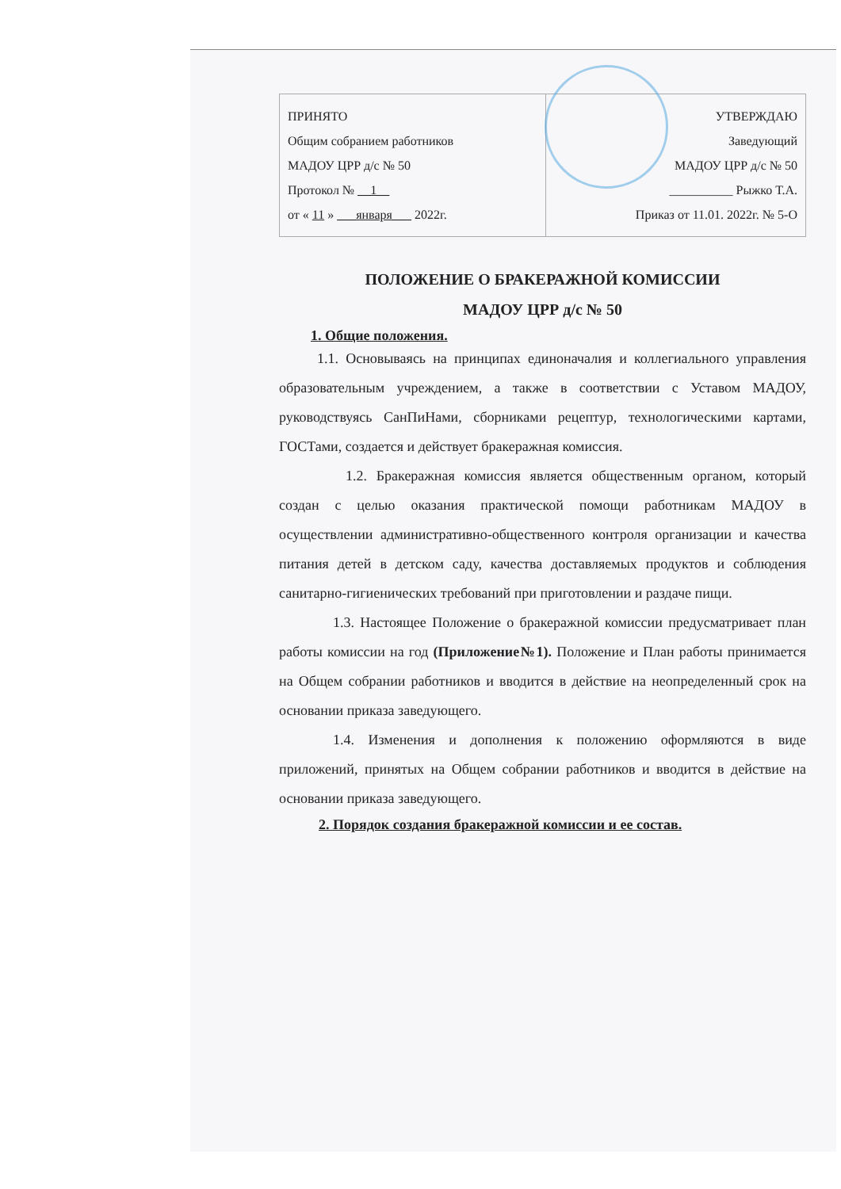| ПРИНЯТО Общим собранием работников МАДОУ ЦРР д/с № 50 Протокол № __1__ от « 11 » ___января___ 2022г. | УТВЕРЖДАЮ Заведующий МАДОУ ЦРР д/с № 50 __________ Рыжко Т.А. Приказ от 11.01. 2022г. № 5-О |
ПОЛОЖЕНИЕ О БРАКЕРАЖНОЙ КОМИССИИ
МАДОУ ЦРР д/с № 50
1. Общие положения.
1.1. Основываясь на принципах единоначалия и коллегиального управления образовательным учреждением, а также в соответствии с Уставом МАДОУ, руководствуясь СанПиНами, сборниками рецептур, технологическими картами, ГОСТами, создается и действует бракеражная комиссия.
1.2. Бракеражная комиссия является общественным органом, который создан с целью оказания практической помощи работникам МАДОУ в осуществлении административно-общественного контроля организации и качества питания детей в детском саду, качества доставляемых продуктов и соблюдения санитарно-гигиенических требований при приготовлении и раздаче пищи.
1.3. Настоящее Положение о бракеражной комиссии предусматривает план работы комиссии на год (Приложение№1). Положение и План работы принимается на Общем собрании работников и вводится в действие на неопределенный срок на основании приказа заведующего.
1.4. Изменения и дополнения к положению оформляются в виде приложений, принятых на Общем собрании работников и вводится в действие на основании приказа заведующего.
2. Порядок создания бракеражной комиссии и ее состав.